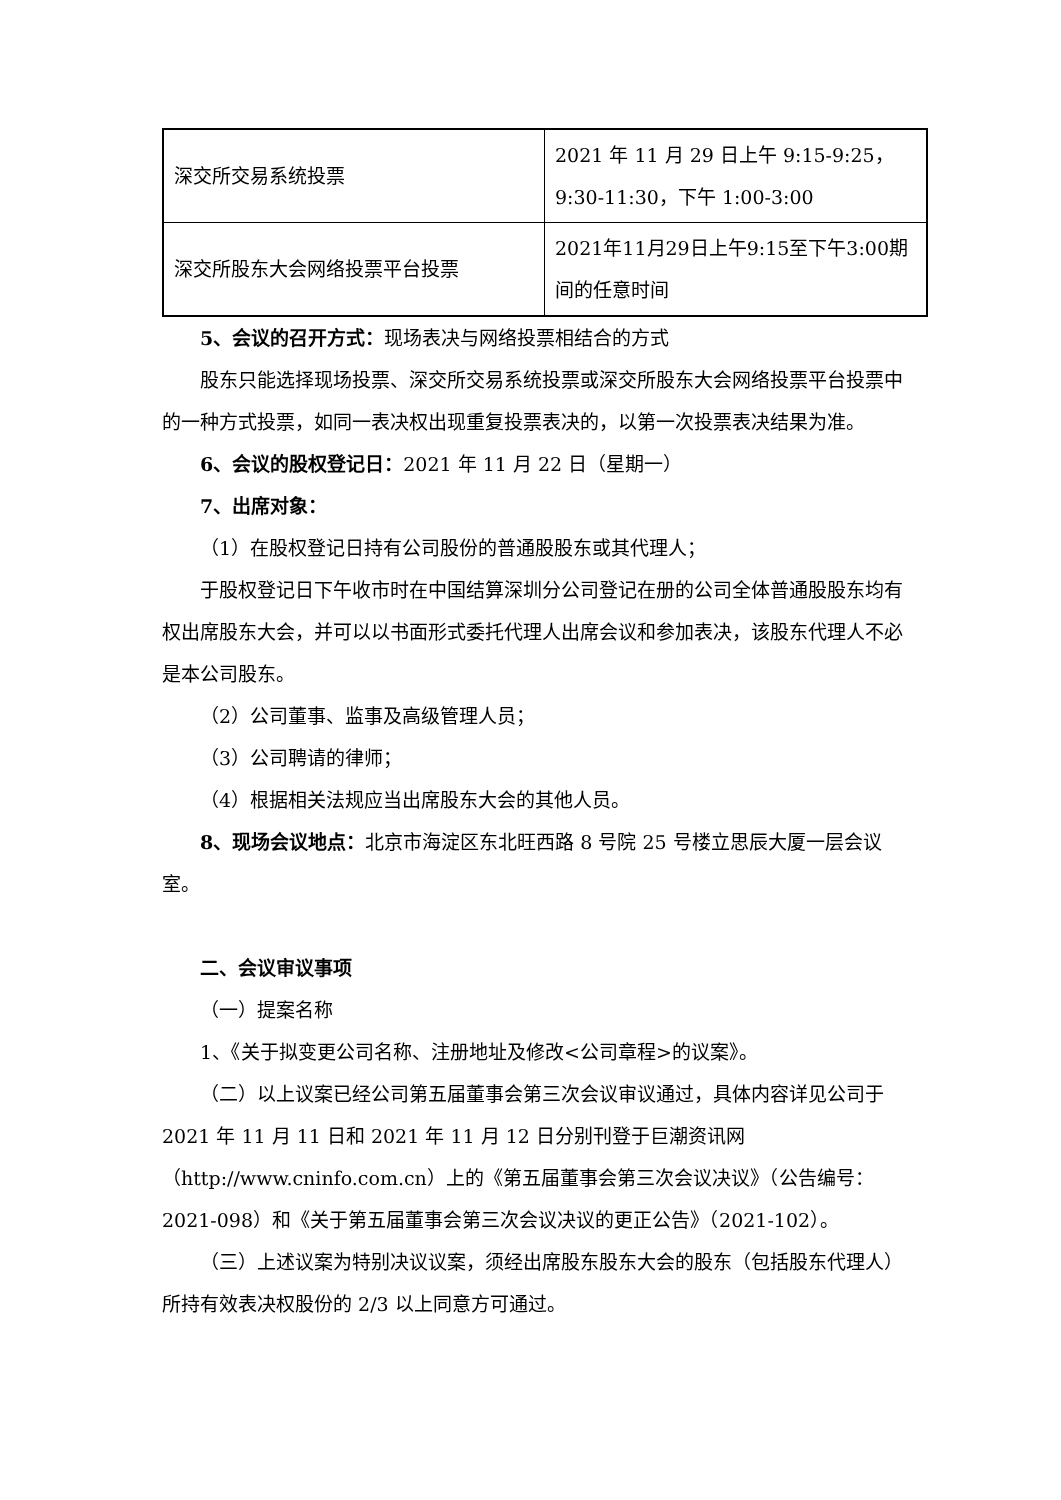| 深交所交易系统投票 | 2021 年 11 月 29 日上午 9:15-9:25，9:30-11:30，下午 1:00-3:00 |
| 深交所股东大会网络投票平台投票 | 2021年11月29日上午9:15至下午3:00期间的任意时间 |
5、会议的召开方式：现场表决与网络投票相结合的方式
股东只能选择现场投票、深交所交易系统投票或深交所股东大会网络投票平台投票中的一种方式投票，如同一表决权出现重复投票表决的，以第一次投票表决结果为准。
6、会议的股权登记日：2021 年 11 月 22 日（星期一）
7、出席对象：
（1）在股权登记日持有公司股份的普通股股东或其代理人；
于股权登记日下午收市时在中国结算深圳分公司登记在册的公司全体普通股股东均有权出席股东大会，并可以以书面形式委托代理人出席会议和参加表决，该股东代理人不必是本公司股东。
（2）公司董事、监事及高级管理人员；
（3）公司聘请的律师；
（4）根据相关法规应当出席股东大会的其他人员。
8、现场会议地点：北京市海淀区东北旺西路 8 号院 25 号楼立思辰大厦一层会议室。
二、会议审议事项
（一）提案名称
1、《关于拟变更公司名称、注册地址及修改<公司章程>的议案》。
（二）以上议案已经公司第五届董事会第三次会议审议通过，具体内容详见公司于 2021 年 11 月 11 日和 2021 年 11 月 12 日分别刊登于巨潮资讯网（http://www.cninfo.com.cn）上的《第五届董事会第三次会议决议》（公告编号：2021-098）和《关于第五届董事会第三次会议决议的更正公告》（2021-102）。
（三）上述议案为特别决议议案，须经出席股东股东大会的股东（包括股东代理人）所持有效表决权股份的 2/3 以上同意方可通过。